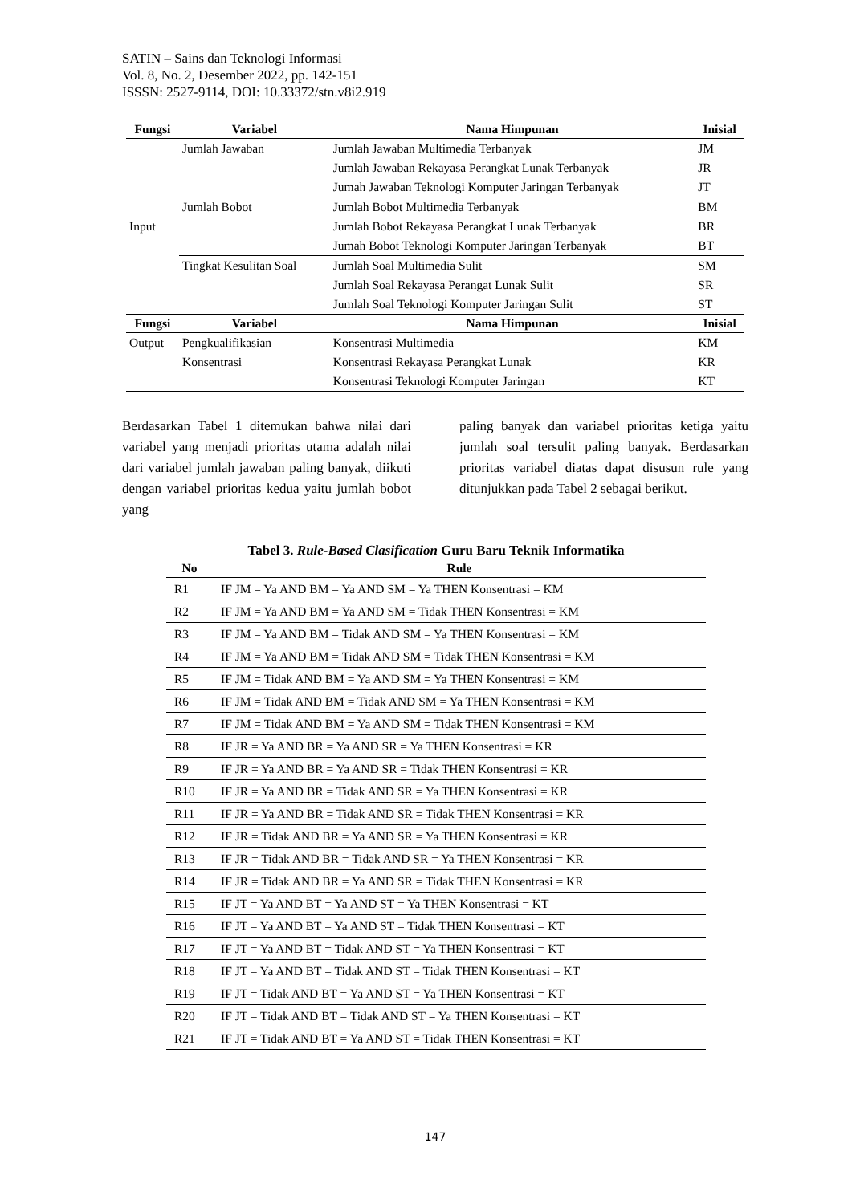SATIN – Sains dan Teknologi Informasi
Vol. 8, No. 2, Desember 2022, pp. 142-151
ISSSN: 2527-9114, DOI: 10.33372/stn.v8i2.919
| Fungsi | Variabel | Nama Himpunan | Inisial |
| --- | --- | --- | --- |
| Input | Jumlah Jawaban | Jumlah Jawaban Multimedia Terbanyak | JM |
| | | Jumlah Jawaban Rekayasa Perangkat Lunak Terbanyak | JR |
| | | Jumah Jawaban Teknologi Komputer Jaringan Terbanyak | JT |
| | Jumlah Bobot | Jumlah Bobot Multimedia Terbanyak | BM |
| | | Jumlah Bobot Rekayasa Perangkat Lunak Terbanyak | BR |
| | | Jumah Bobot Teknologi Komputer Jaringan Terbanyak | BT |
| | Tingkat Kesulitan Soal | Jumlah Soal Multimedia Sulit | SM |
| | | Jumlah Soal Rekayasa Perangat Lunak Sulit | SR |
| | | Jumlah Soal Teknologi Komputer Jaringan Sulit | ST |
| Fungsi | Variabel | Nama Himpunan | Inisial |
| Output | Pengkualifikasian | Konsentrasi Multimedia | KM |
| | Konsentrasi | Konsentrasi Rekayasa Perangkat Lunak | KR |
| | | Konsentrasi Teknologi Komputer Jaringan | KT |
Berdasarkan Tabel 1 ditemukan bahwa nilai dari variabel yang menjadi prioritas utama adalah nilai dari variabel jumlah jawaban paling banyak, diikuti dengan variabel prioritas kedua yaitu jumlah bobot yang
paling banyak dan variabel prioritas ketiga yaitu jumlah soal tersulit paling banyak. Berdasarkan prioritas variabel diatas dapat disusun rule yang ditunjukkan pada Tabel 2 sebagai berikut.
Tabel 3. Rule-Based Clasification Guru Baru Teknik Informatika
| No | Rule |
| --- | --- |
| R1 | IF JM = Ya AND BM = Ya AND SM = Ya THEN Konsentrasi = KM |
| R2 | IF JM = Ya AND BM = Ya AND SM = Tidak THEN Konsentrasi = KM |
| R3 | IF JM = Ya AND BM = Tidak AND SM = Ya THEN Konsentrasi = KM |
| R4 | IF JM = Ya AND BM = Tidak AND SM = Tidak THEN Konsentrasi = KM |
| R5 | IF JM = Tidak AND BM = Ya AND SM = Ya THEN Konsentrasi = KM |
| R6 | IF JM = Tidak AND BM = Tidak AND SM = Ya THEN Konsentrasi = KM |
| R7 | IF JM = Tidak AND BM = Ya AND SM = Tidak THEN Konsentrasi = KM |
| R8 | IF JR = Ya AND BR = Ya AND SR = Ya THEN Konsentrasi = KR |
| R9 | IF JR = Ya AND BR = Ya AND SR = Tidak THEN Konsentrasi = KR |
| R10 | IF JR = Ya AND BR = Tidak AND SR = Ya THEN Konsentrasi = KR |
| R11 | IF JR = Ya AND BR = Tidak AND SR = Tidak THEN Konsentrasi = KR |
| R12 | IF JR = Tidak AND BR = Ya AND SR = Ya THEN Konsentrasi = KR |
| R13 | IF JR = Tidak AND BR = Tidak AND SR = Ya THEN Konsentrasi = KR |
| R14 | IF JR = Tidak AND BR = Ya AND SR = Tidak THEN Konsentrasi = KR |
| R15 | IF JT = Ya AND BT = Ya AND ST = Ya THEN Konsentrasi = KT |
| R16 | IF JT = Ya AND BT = Ya AND ST = Tidak THEN Konsentrasi = KT |
| R17 | IF JT = Ya AND BT = Tidak AND ST = Ya THEN Konsentrasi = KT |
| R18 | IF JT = Ya AND BT = Tidak AND ST = Tidak THEN Konsentrasi = KT |
| R19 | IF JT = Tidak AND BT = Ya AND ST = Ya THEN Konsentrasi = KT |
| R20 | IF JT = Tidak AND BT = Tidak AND ST = Ya THEN Konsentrasi = KT |
| R21 | IF JT = Tidak AND BT = Ya AND ST = Tidak THEN Konsentrasi = KT |
147